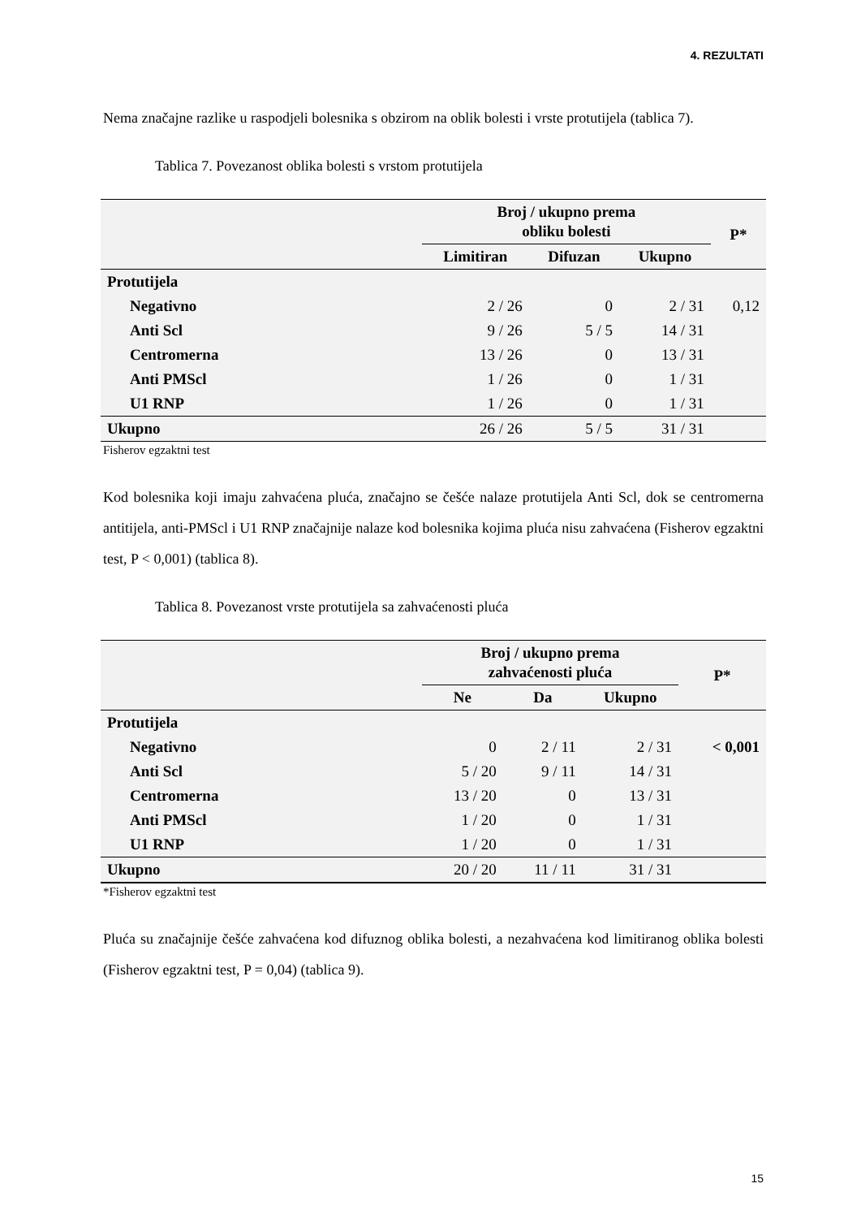4. REZULTATI
Nema značajne razlike u raspodjeli bolesnika s obzirom na oblik bolesti i vrste protutijela (tablica 7).
Tablica 7. Povezanost oblika bolesti s vrstom protutijela
| | Broj / ukupno prema obliku bolesti | | | P* |
| --- | --- | --- | --- | --- |
| | Limitiran | Difuzan | Ukupno | |
| Protutijela | | | | |
| Negativno | 2 / 26 | 0 | 2 / 31 | 0,12 |
| Anti Scl | 9 / 26 | 5 / 5 | 14 / 31 | |
| Centromerna | 13 / 26 | 0 | 13 / 31 | |
| Anti PMScl | 1 / 26 | 0 | 1 / 31 | |
| U1 RNP | 1 / 26 | 0 | 1 / 31 | |
| Ukupno | 26 / 26 | 5 / 5 | 31 / 31 | |
Fisherov egzaktni test
Kod bolesnika koji imaju zahvaćena pluća, značajno se češće nalaze protutijela Anti Scl, dok se centromerna antitijela, anti-PMScl i U1 RNP značajnije nalaze kod bolesnika kojima pluća nisu zahvaćena (Fisherov egzaktni test, P < 0,001) (tablica 8).
Tablica 8. Povezanost vrste protutijela sa zahvaćenosti pluća
| | Broj / ukupno prema zahvaćenosti pluća | | | P* |
| --- | --- | --- | --- | --- |
| | Ne | Da | Ukupno | |
| Protutijela | | | | |
| Negativno | 0 | 2 / 11 | 2 / 31 | < 0,001 |
| Anti Scl | 5 / 20 | 9 / 11 | 14 / 31 | |
| Centromerna | 13 / 20 | 0 | 13 / 31 | |
| Anti PMScl | 1 / 20 | 0 | 1 / 31 | |
| U1 RNP | 1 / 20 | 0 | 1 / 31 | |
| Ukupno | 20 / 20 | 11 / 11 | 31 / 31 | |
*Fisherov egzaktni test
Pluća su značajnije češće zahvaćena kod difuznog oblika bolesti, a nezahvaćena kod limitiranog oblika bolesti (Fisherov egzaktni test, P = 0,04) (tablica 9).
15